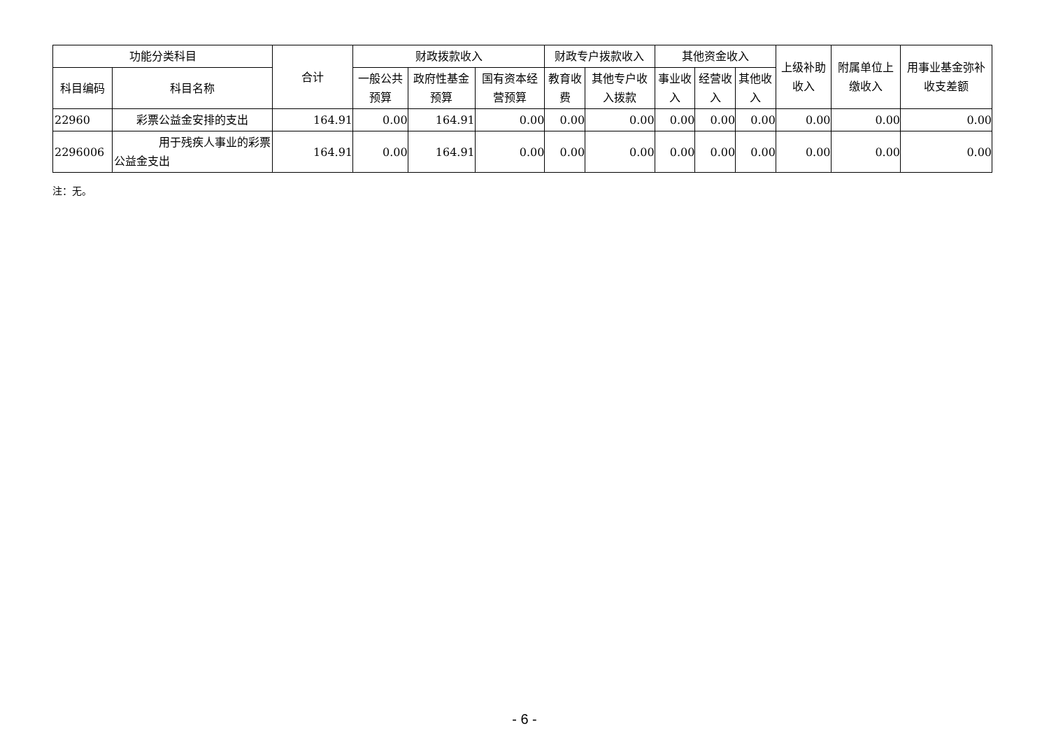| 功能分类科目 | | 合计 | 财政拨款收入 | | | 财政专户拨款收入 | | 其他资金收入 | | | 上级补助收入 | 附属单位上缴收入 | 用事业基金弥补收支差额 |
| --- | --- | --- | --- | --- | --- | --- | --- | --- | --- | --- | --- | --- | --- |
| 科目编码 | 科目名称 | | 一般公共预算 | 政府性基金预算 | 国有资本经营预算 | 教育收费 | 其他专户收入拨款 | 事业收入 | 经营收入 | 其他收入 | | | |
| 22960 | 彩票公益金安排的支出 | 164.91 | 0.00 | 164.91 | 0.00 | 0.00 | 0.00 | 0.00 | 0.00 | 0.00 | 0.00 | 0.00 | 0.00 |
| 2296006 | 用于残疾人事业的彩票公益金支出 | 164.91 | 0.00 | 164.91 | 0.00 | 0.00 | 0.00 | 0.00 | 0.00 | 0.00 | 0.00 | 0.00 | 0.00 |
注：无。
- 6 -